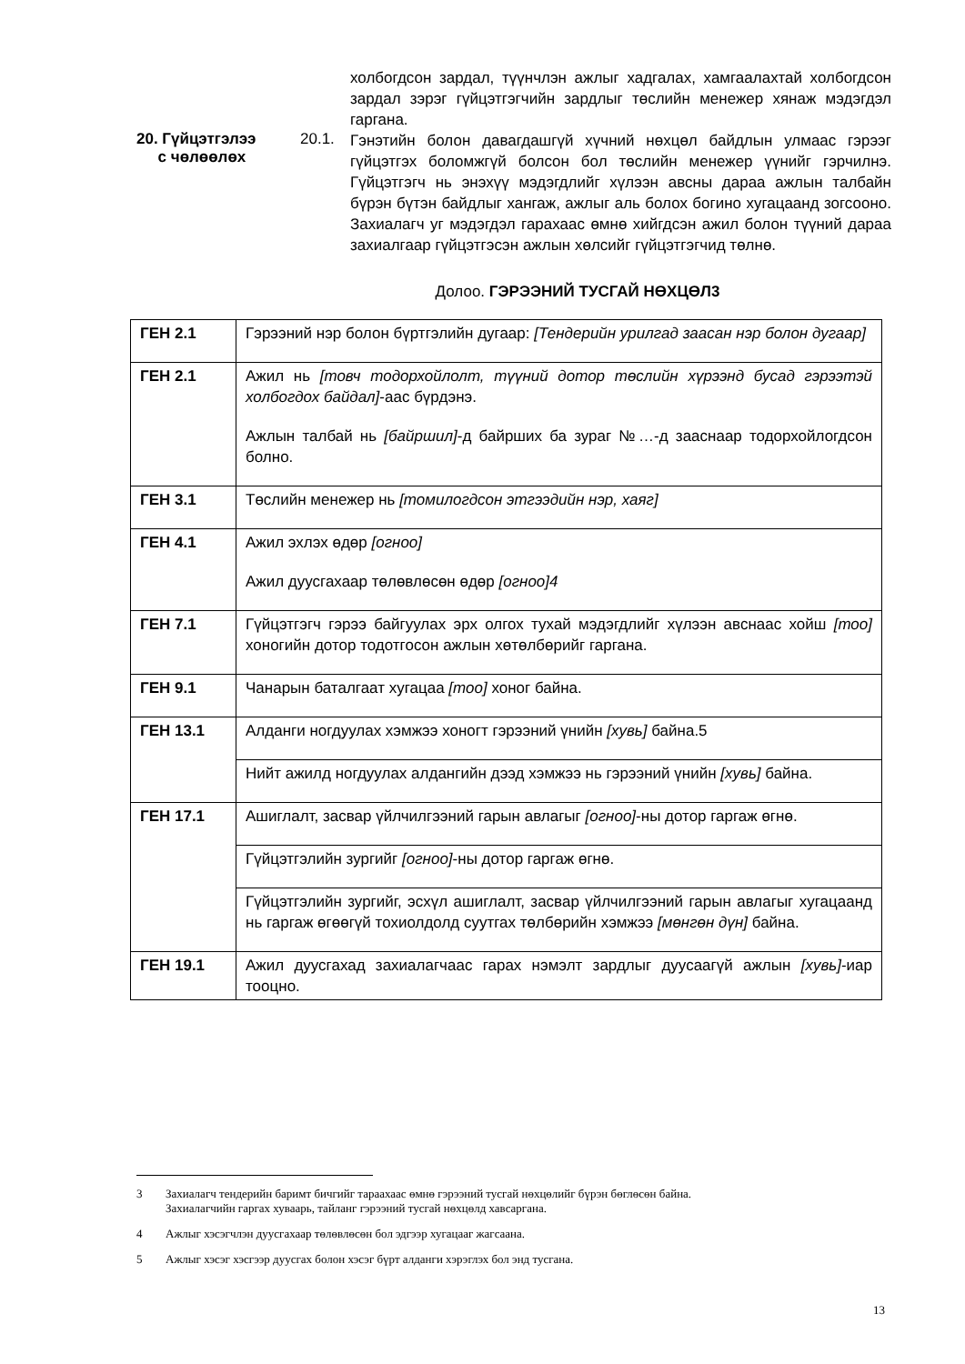холбогдсон зардал, түүнчлэн ажлыг хадгалах, хамгаалахтай холбогдсон зардал зэрэг гүйцэтгэгчийн зардлыг төслийн менежер хянаж мэдэгдэл гаргана.
20. Гүйцэтгэлээ
с чөлөөлөх
20.1.
Гэнэтийн болон давагдашгүй хүчний нөхцөл байдлын улмаас гэрээг гүйцэтгэх боломжгүй болсон бол төслийн менежер үүнийг гэрчилнэ. Гүйцэтгэгч нь энэхүү мэдэгдлийг хүлээн авсны дараа ажлын талбайн бүрэн бүтэн байдлыг хангаж, ажлыг аль болох богино хугацаанд зогсооно. Захиалагч уг мэдэгдэл гарахаас өмнө хийгдсэн ажил болон түүний дараа захиалгаар гүйцэтгэсэн ажлын хөлсийг гүйцэтгэгчид төлнө.
Долоо. ГЭРЭЭНИЙ ТУСГАЙ НӨХЦӨЛ3
| ГЕН 2.1 | Гэрээний нэр болон бүртгэлийн дугаар: [Тендерийн урилгад заасан нэр болон дугаар] |
| ГЕН 2.1 | Ажил нь [товч тодорхойлолт, түүний дотор төслийн хүрээнд бусад гэрээтэй холбогдох байдал] -аас бүрдэнэ. Ажлын талбай нь [байршил] -д байрших ба зураг №…-д зааснаар тодорхойлогдсон болно. |
| ГЕН 3.1 | Төслийн менежер нь [томилогдсон этгээдийн нэр, хаяг] |
| ГЕН 4.1 | Ажил эхлэх өдөр [огноо] Ажил дуусгахаар төлөвлөсөн өдөр [огноо]4 |
| ГЕН 7.1 | Гүйцэтгэгч гэрээ байгуулах эрх олгох тухай мэдэгдлийг хүлээн авснаас хойш [тоо] хоногийн дотор тодотгосон ажлын хөтөлбөрийг гаргана. |
| ГЕН 9.1 | Чанарын баталгаат хугацаа [тоо] хоног байна. |
| ГЕН 13.1 | Алданги ногдуулах хэмжээ хоногт гэрээний үнийн [хувь] байна.5 |
| | Нийт ажилд ногдуулах алдангийн дээд хэмжээ нь гэрээний үнийн [хувь] байна. |
| ГЕН 17.1 | Ашиглалт, засвар үйлчилгээний гарын авлагыг [огноо] -ны дотор гаргаж өгнө. |
| | Гүйцэтгэлийн зургийг [огноо] -ны дотор гаргаж өгнө. |
| | Гүйцэтгэлийн зургийг, эсхүл ашиглалт, засвар үйлчилгээний гарын авлагыг хугацаанд нь гаргаж өгөөгүй тохиолдолд суутгах төлбөрийн хэмжээ [мөнгөн дүн] байна. |
| ГЕН 19.1 | Ажил дуусгахад захиалагчаас гарах нэмэлт зардлыг дуусаагүй ажлын [хувь] -иар тооцно. |
3 Захиалагч тендерийн баримт бичгийг тараахаас өмнө гэрээний тусгай нөхцөлийг бүрэн бөглөсөн байна.
Захиалагчийн гаргах хуваарь, тайланг гэрээний тусгай нөхцөлд хавсаргана.
4 Ажлыг хэсэгчлэн дуусгахаар төлөвлөсөн бол эдгээр хугацааг жагсаана.
5 Ажлыг хэсэг хэсгээр дуусгах болон хэсэг бүрт алданги хэрэглэх бол энд тусгана.
13